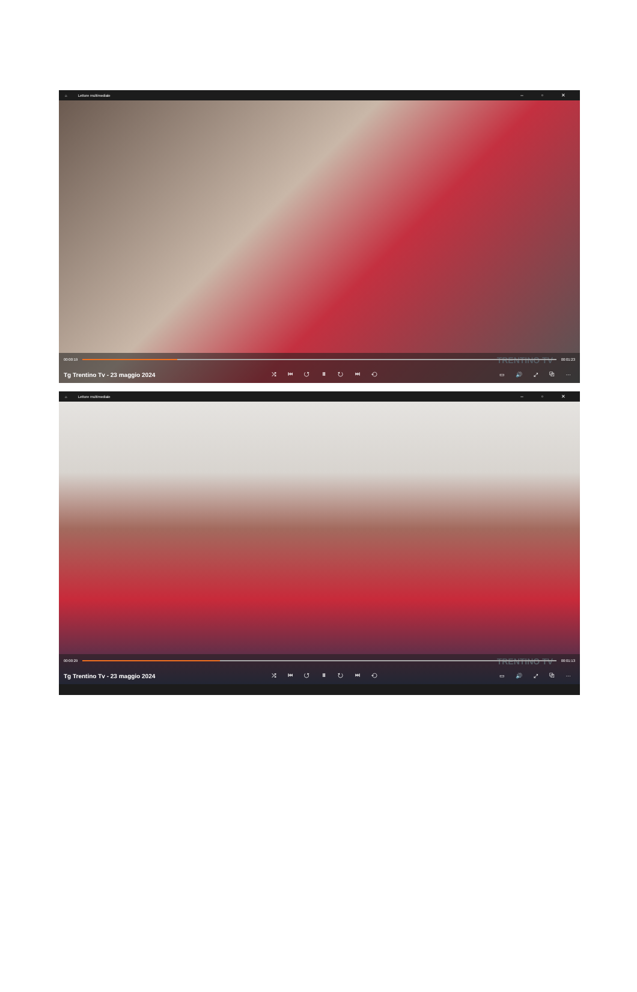⌂ Lettore multimediale – ▫ ✕
TRENTINO TV
00:00:19 00:01:23
Tg Trentino Tv - 23 maggio 2024 ⤮ ⏮ ↺ ⏸ ↻ ⏭ ⟲ ▭ 🔊 ⤢ ⧉ ⋯
⌂ Lettore multimediale – ▫ ✕
TRENTINO TV
00:00:29 00:01:13
Tg Trentino Tv - 23 maggio 2024 ⤮ ⏮ ↺ ⏸ ↻ ⏭ ⟲ ▭ 🔊 ⤢ ⧉ ⋯